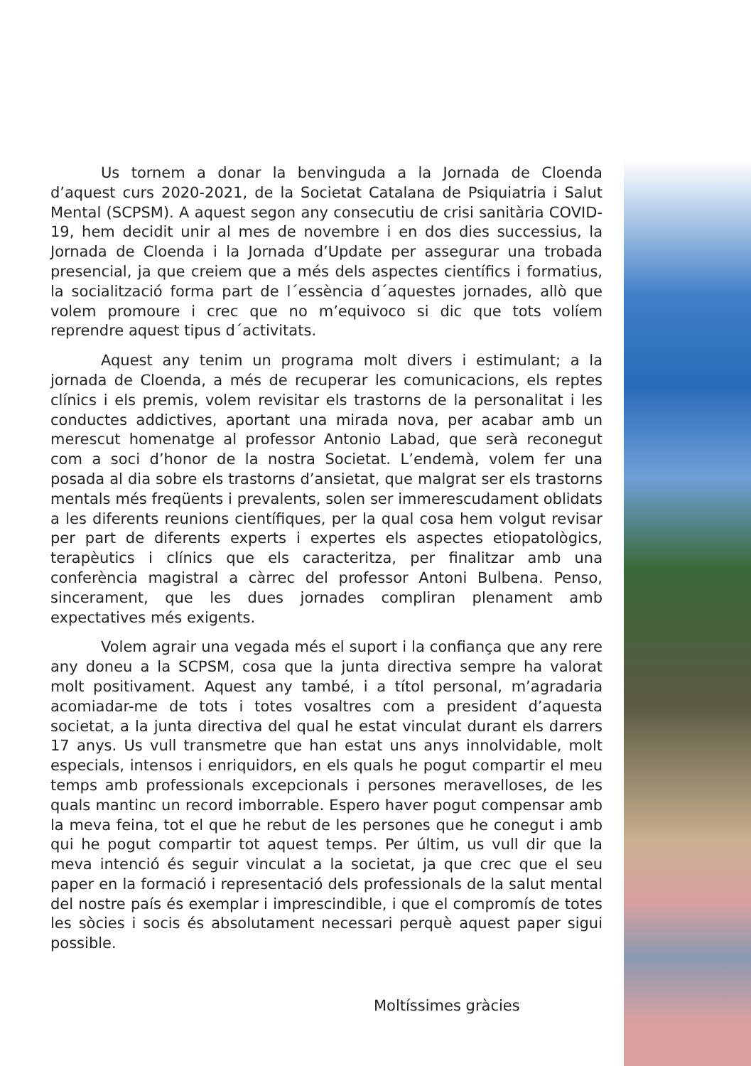Us tornem a donar la benvinguda a la Jornada de Cloenda d’aquest curs 2020-2021, de la Societat Catalana de Psiquiatria i Salut Mental (SCPSM). A aquest segon any consecutiu de crisi sanitària COVID-19, hem decidit unir al mes de novembre i en dos dies successius, la Jornada de Cloenda i la Jornada d’Update per assegurar una trobada presencial, ja que creiem que a més dels aspectes científics i formatius, la socialització forma part de l´essència d´aquestes jornades, allò que volem promoure i crec que no m’equivoco si dic que tots volíem reprendre aquest tipus d´activitats.
Aquest any tenim un programa molt divers i estimulant; a la jornada de Cloenda, a més de recuperar les comunicacions, els reptes clínics i els premis, volem revisitar els trastorns de la personalitat i les conductes addictives, aportant una mirada nova, per acabar amb un merescut homenatge al professor Antonio Labad, que serà reconegut com a soci d’honor de la nostra Societat. L’endemà, volem fer una posada al dia sobre els trastorns d’ansietat, que malgrat ser els trastorns mentals més freqüents i prevalents, solen ser immerescudament oblidats a les diferents reunions científiques, per la qual cosa hem volgut revisar per part de diferents experts i expertes els aspectes etiopatològics, terapèutics i clínics que els caracteritza, per finalitzar amb una conferència magistral a càrrec del professor Antoni Bulbena. Penso, sincerament, que les dues jornades compliran plenament amb expectatives més exigents.
Volem agrair una vegada més el suport i la confiança que any rere any doneu a la SCPSM, cosa que la junta directiva sempre ha valorat molt positivament. Aquest any també, i a títol personal, m’agradaria acomiadar-me de tots i totes vosaltres com a president d’aquesta societat, a la junta directiva del qual he estat vinculat durant els darrers 17 anys. Us vull transmetre que han estat uns anys innolvidable, molt especials, intensos i enriquidors, en els quals he pogut compartir el meu temps amb professionals excepcionals i persones meravelloses, de les quals mantinc un record imborrable. Espero haver pogut compensar amb la meva feina, tot el que he rebut de les persones que he conegut i amb qui he pogut compartir tot aquest temps. Per últim, us vull dir que la meva intenció és seguir vinculat a la societat, ja que crec que el seu paper en la formació i representació dels professionals de la salut mental del nostre país és exemplar i imprescindible, i que el compromís de totes les sòcies i socis és absolutament necessari perquè aquest paper sigui possible.
Moltíssimes gràcies